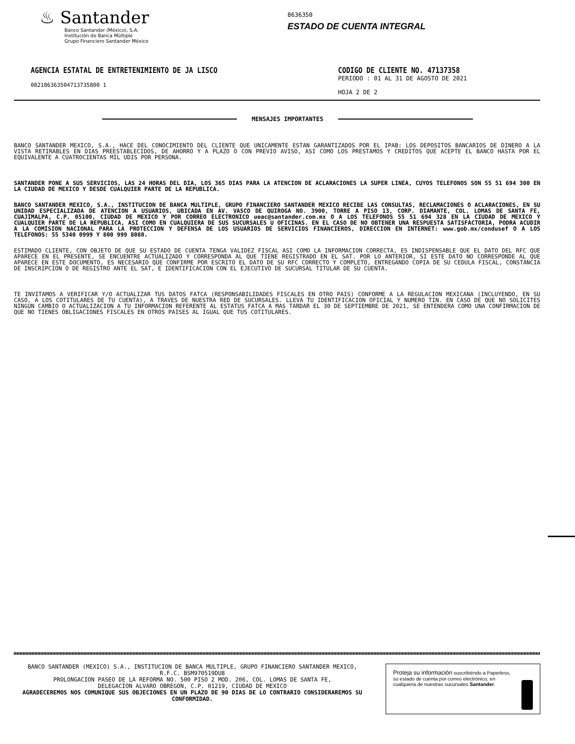♨ Santander
Banco Santander (México), S.A.
Institución de Banca Múltiple
Grupo Financiero Santander México
8636350
ESTADO DE CUENTA INTEGRAL
AGENCIA ESTATAL DE ENTRETENIMIENTO DE JA LISCO
082186363504713735800 1
CODIGO DE CLIENTE NO. 47137358
PERIODO : 01 AL 31 DE AGOSTO DE 2021
HOJA 2 DE 2
MENSAJES IMPORTANTES
BANCO SANTANDER MEXICO, S.A., HACE DEL CONOCIMIENTO DEL CLIENTE QUE UNICAMENTE ESTAN GARANTIZADOS POR EL IPAB: LOS DEPOSITOS BANCARIOS DE DINERO A LA VISTA RETIRABLES EN DIAS PREESTABLECIDOS, DE AHORRO Y A PLAZO O CON PREVIO AVISO, ASI COMO LOS PRESTAMOS Y CREDITOS QUE ACEPTE EL BANCO HASTA POR EL EQUIVALENTE A CUATROCIENTAS MIL UDIS POR PERSONA.
SANTANDER PONE A SUS SERVICIOS, LAS 24 HORAS DEL DIA, LOS 365 DIAS PARA LA ATENCION DE ACLARACIONES LA SUPER LINEA, CUYOS TELEFONOS SON 55 51 694 300 EN LA CIUDAD DE MEXICO Y DESDE CUALQUIER PARTE DE LA REPUBLICA.
BANCO SANTANDER MEXICO, S.A., INSTITUCION DE BANCA MULTIPLE, GRUPO FINANCIERO SANTANDER MEXICO RECIBE LAS CONSULTAS, RECLAMACIONES O ACLARACIONES, EN SU UNIDAD ESPECIALIZADA DE ATENCION A USUARIOS, UBICADA EN AV. VASCO DE QUIROGA NO. 3900, TORRE A PISO 13, CORP. DIAMANTE, COL. LOMAS DE SANTA FE, CUAJIMALPA, C.P. 05100, CIUDAD DE MEXICO Y POR CORREO ELECTRONICO ueac@santander.com.mx O A LOS TELEFONOS 55 51 694 328 EN LA CIUDAD DE MEXICO Y CUALQUIER PARTE DE LA REPUBLICA, ASI COMO EN CUALQUIERA DE SUS SUCURSALES U OFICINAS. EN EL CASO DE NO OBTENER UNA RESPUESTA SATISFACTORIA, PODRA ACUDIR A LA COMISION NACIONAL PARA LA PROTECCION Y DEFENSA DE LOS USUARIOS DE SERVICIOS FINANCIEROS, DIRECCION EN INTERNET: www.gob.mx/condusef O A LOS TELEFONOS: 55 5340 0999 Y 800 999 8080.
ESTIMADO CLIENTE, CON OBJETO DE QUE SU ESTADO DE CUENTA TENGA VALIDEZ FISCAL ASI COMO LA INFORMACION CORRECTA, ES INDISPENSABLE QUE EL DATO DEL RFC QUE APARECE EN EL PRESENTE, SE ENCUENTRE ACTUALIZADO Y CORRESPONDA AL QUE TIENE REGISTRADO EN EL SAT. POR LO ANTERIOR, SI ESTE DATO NO CORRESPONDE AL QUE APARECE EN ESTE DOCUMENTO, ES NECESARIO QUE CONFIRME POR ESCRITO EL DATO DE SU RFC CORRECTO Y COMPLETO, ENTREGANDO COPIA DE SU CEDULA FISCAL, CONSTANCIA DE INSCRIPCION O DE REGISTRO ANTE EL SAT, E IDENTIFICACION CON EL EJECUTIVO DE SUCURSAL TITULAR DE SU CUENTA.
TE INVITAMOS A VERIFICAR Y/O ACTUALIZAR TUS DATOS FATCA (RESPONSABILIDADES FISCALES EN OTRO PAIS) CONFORME A LA REGULACION MEXICANA (INCLUYENDO, EN SU CASO, A LOS COTITULARES DE TU CUENTA), A TRAVES DE NUESTRA RED DE SUCURSALES. LLEVA TU IDENTIFICACION OFICIAL Y NUMERO TIN. EN CASO DE QUE NO SOLICITES NINGUN CAMBIO O ACTUALIZACION A TU INFORMACION REFERENTE AL ESTATUS FATCA A MAS TARDAR EL 30 DE SEPTIEMBRE DE 2021, SE ENTENDERA COMO UNA CONFIRMACION DE QUE NO TIENES OBLIGACIONES FISCALES EN OTROS PAISES AL IGUAL QUE TUS COTITULARES.
BANCO SANTANDER (MEXICO) S.A., INSTITUCION DE BANCA MULTIPLE, GRUPO FINANCIERO SANTANDER MEXICO,
R.F.C. BSM970519DU8
PROLONGACION PASEO DE LA REFORMA NO. 500 PISO 2 MOD. 206, COL. LOMAS DE SANTA FE,
DELEGACION ALVARO OBREGON, C.P. 01219, CIUDAD DE MEXICO
AGRADECEREMOS NOS COMUNIQUE SUS OBJECIONES EN UN PLAZO DE 90 DIAS DE LO CONTRARIO CONSIDERAREMOS SU CONFORMIDAD.
Proteja su información suscribiéndo a Paperless, su estado de cuenta por correo electrónico, en cualquiera de nuestras sucursales Santander.